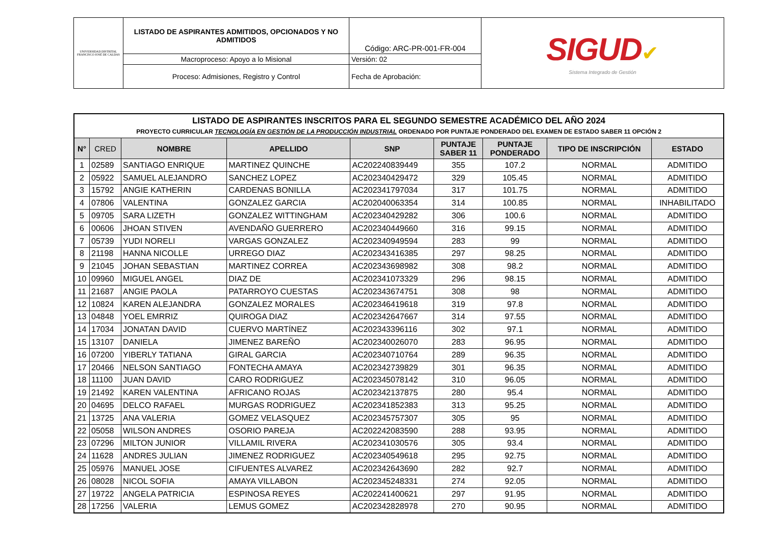| UNIVERSIDAD DISTRITAL FRANCISCO JOSÉ DE CALDAS | LISTADO DE ASPIRANTES ADMITIDOS, OPCIONADOS Y NO ADMITIDOS | Código: ARC-PR-001-FR-004 | SIGUD ✔ Sistema Integrado de Gestión |
| | Macroproceso: Apoyo a lo Misional | Versión: 02 | |
| | Proceso: Admisiones, Registro y Control | Fecha de Aprobación: | |
| LISTADO DE ASPIRANTES INSCRITOS PARA EL SEGUNDO SEMESTRE ACADÉMICO DEL AÑO 2024 PROYECTO CURRICULAR TECNOLOGÍA EN GESTIÓN DE LA PRODUCCIÓN INDUSTRIAL ORDENADO POR PUNTAJE PONDERADO DEL EXAMEN DE ESTADO SABER 11 OPCIÓN 2 | | | | | | | | |
| N° | CRED | NOMBRE | APELLIDO | SNP | PUNTAJE SABER 11 | PUNTAJE PONDERADO | TIPO DE INSCRIPCIÓN | ESTADO |
| 1 | 02589 | SANTIAGO ENRIQUE | MARTINEZ QUINCHE | AC202240839449 | 355 | 107.2 | NORMAL | ADMITIDO |
| 2 | 05922 | SAMUEL ALEJANDRO | SANCHEZ LOPEZ | AC202340429472 | 329 | 105.45 | NORMAL | ADMITIDO |
| 3 | 15792 | ANGIE KATHERIN | CARDENAS BONILLA | AC202341797034 | 317 | 101.75 | NORMAL | ADMITIDO |
| 4 | 07806 | VALENTINA | GONZALEZ GARCIA | AC202040063354 | 314 | 100.85 | NORMAL | INHABILITADO |
| 5 | 09705 | SARA LIZETH | GONZALEZ WITTINGHAM | AC202340429282 | 306 | 100.6 | NORMAL | ADMITIDO |
| 6 | 00606 | JHOAN STIVEN | AVENDAÑO GUERRERO | AC202340449660 | 316 | 99.15 | NORMAL | ADMITIDO |
| 7 | 05739 | YUDI NORELI | VARGAS GONZALEZ | AC202340949594 | 283 | 99 | NORMAL | ADMITIDO |
| 8 | 21198 | HANNA NICOLLE | URREGO DIAZ | AC202343416385 | 297 | 98.25 | NORMAL | ADMITIDO |
| 9 | 21045 | JOHAN SEBASTIAN | MARTINEZ CORREA | AC202343698982 | 308 | 98.2 | NORMAL | ADMITIDO |
| 10 | 09960 | MIGUEL ANGEL | DIAZ DE | AC202341073329 | 296 | 98.15 | NORMAL | ADMITIDO |
| 11 | 21687 | ANGIE PAOLA | PATARROYO CUESTAS | AC202343674751 | 308 | 98 | NORMAL | ADMITIDO |
| 12 | 10824 | KAREN ALEJANDRA | GONZALEZ MORALES | AC202346419618 | 319 | 97.8 | NORMAL | ADMITIDO |
| 13 | 04848 | YOEL EMRRIZ | QUIROGA DIAZ | AC202342647667 | 314 | 97.55 | NORMAL | ADMITIDO |
| 14 | 17034 | JONATAN DAVID | CUERVO MARTÍNEZ | AC202343396116 | 302 | 97.1 | NORMAL | ADMITIDO |
| 15 | 13107 | DANIELA | JIMENEZ BAREÑO | AC202340026070 | 283 | 96.95 | NORMAL | ADMITIDO |
| 16 | 07200 | YIBERLY TATIANA | GIRAL GARCIA | AC202340710764 | 289 | 96.35 | NORMAL | ADMITIDO |
| 17 | 20466 | NELSON SANTIAGO | FONTECHA AMAYA | AC202342739829 | 301 | 96.35 | NORMAL | ADMITIDO |
| 18 | 11100 | JUAN DAVID | CARO RODRIGUEZ | AC202345078142 | 310 | 96.05 | NORMAL | ADMITIDO |
| 19 | 21492 | KAREN VALENTINA | AFRICANO ROJAS | AC202342137875 | 280 | 95.4 | NORMAL | ADMITIDO |
| 20 | 04695 | DELCO RAFAEL | MURGAS RODRIGUEZ | AC202341852383 | 313 | 95.25 | NORMAL | ADMITIDO |
| 21 | 13725 | ANA VALERIA | GOMEZ VELASQUEZ | AC202345757307 | 305 | 95 | NORMAL | ADMITIDO |
| 22 | 05058 | WILSON ANDRES | OSORIO PAREJA | AC202242083590 | 288 | 93.95 | NORMAL | ADMITIDO |
| 23 | 07296 | MILTON JUNIOR | VILLAMIL RIVERA | AC202341030576 | 305 | 93.4 | NORMAL | ADMITIDO |
| 24 | 11628 | ANDRES JULIAN | JIMENEZ RODRIGUEZ | AC202340549618 | 295 | 92.75 | NORMAL | ADMITIDO |
| 25 | 05976 | MANUEL JOSE | CIFUENTES ALVAREZ | AC202342643690 | 282 | 92.7 | NORMAL | ADMITIDO |
| 26 | 08028 | NICOL SOFIA | AMAYA VILLABON | AC202345248331 | 274 | 92.05 | NORMAL | ADMITIDO |
| 27 | 19722 | ANGELA PATRICIA | ESPINOSA REYES | AC202241400621 | 297 | 91.95 | NORMAL | ADMITIDO |
| 28 | 17256 | VALERIA | LEMUS GOMEZ | AC202342828978 | 270 | 90.95 | NORMAL | ADMITIDO |